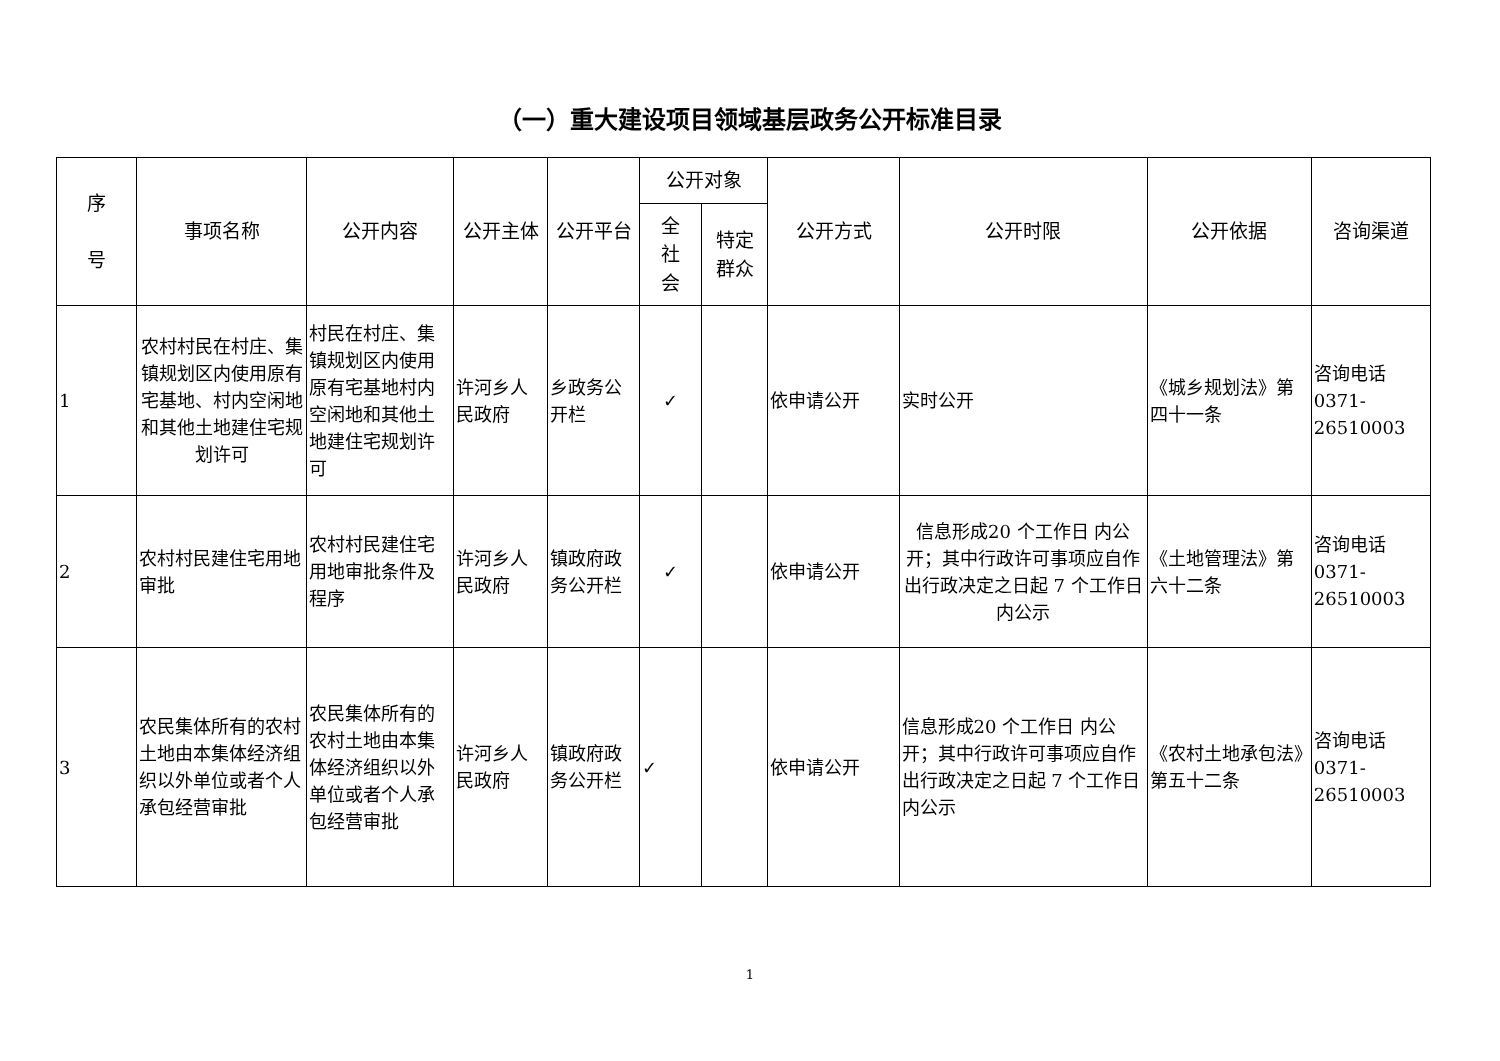（一）重大建设项目领域基层政务公开标准目录
| 序 号 | 事项名称 | 公开内容 | 公开主体 | 公开平台 | 公开对象 | | 公开方式 | 公开时限 | 公开依据 | 咨询渠道 |
| --- | --- | --- | --- | --- | --- | --- | --- | --- | --- | --- |
| | | | | | 全 社 会 | 特定 群众 | | | | |
| 1 | 农村村民在村庄、集镇规划区内使用原有宅基地、村内空闲地和其他土地建住宅规划许可 | 村民在村庄、集镇规划区内使用原有宅基地村内空闲地和其他土地建住宅规划许可 | 许河乡人民政府 | 乡政务公开栏 | ✓ | | 依申请公开 | 实时公开 | 《城乡规划法》第四十一条 | 咨询电话 0371-26510003 |
| 2 | 农村村民建住宅用地审批 | 农村村民建住宅用地审批条件及程序 | 许河乡人民政府 | 镇政府政务公开栏 | ✓ | | 依申请公开 | 信息形成20 个工作日 内公 开；其中行政许可事项应自作出行政决定之日起 7 个工作日内公示 | 《土地管理法》第六十二条 | 咨询电话 0371-26510003 |
| 3 | 农民集体所有的农村土地由本集体经济组织以外单位或者个人承包经营审批 | 农民集体所有的农村土地由本集体经济组织以外单位或者个人承包经营审批 | 许河乡人民政府 | 镇政府政务公开栏 | ✓ | | 依申请公开 | 信息形成20 个工作日 内公 开；其中行政许可事项应自作出行政决定之日起 7 个工作日内公示 | 《农村土地承包法》第五十二条 | 咨询电话 0371-26510003 |
1